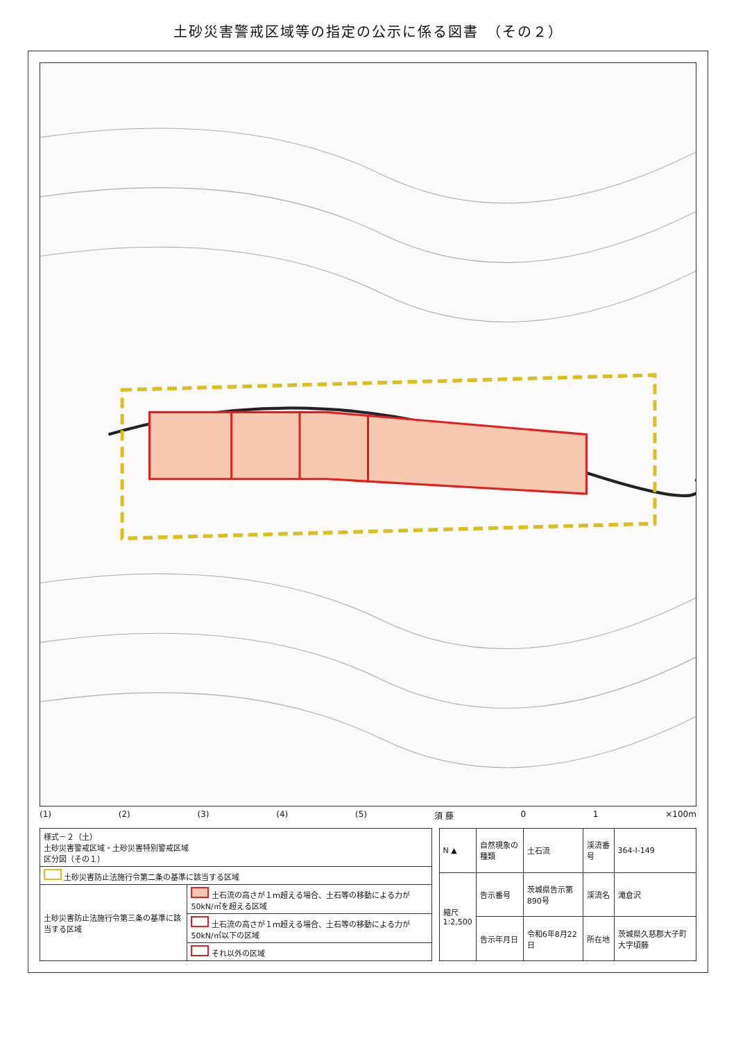土砂災害警戒区域等の指定の公示に係る図書　（その２）
(1) (2) (3) (4) (5) 須 藤 0 1 ×100m
| 様式－２（土） 土砂災害警戒区域・土砂災害特別警戒区域 区分図（その１） | |
| 土砂災害防止法施行令第二条の基準に該当する区域 | |
| 土砂災害防止法施行令第三条の基準に該当する区域 | 土石流の高さが１ｍ超える場合、土石等の移動による力が50kN/㎡を超える区域 |
| | 土石流の高さが１ｍ超える場合、土石等の移動による力が50kN/㎡以下の区域 |
| | それ以外の区域 |
| N ▲ | 自然現象の種類 | 土石流 | 渓流番号 | 364-I-149 |
| 縮尺 1:2,500 | 告示番号 | 茨城県告示第890号 | 渓流名 | 滝倉沢 |
| | 告示年月日 | 令和6年8月22日 | 所在地 | 茨城県久慈郡大子町大字頃藤 |